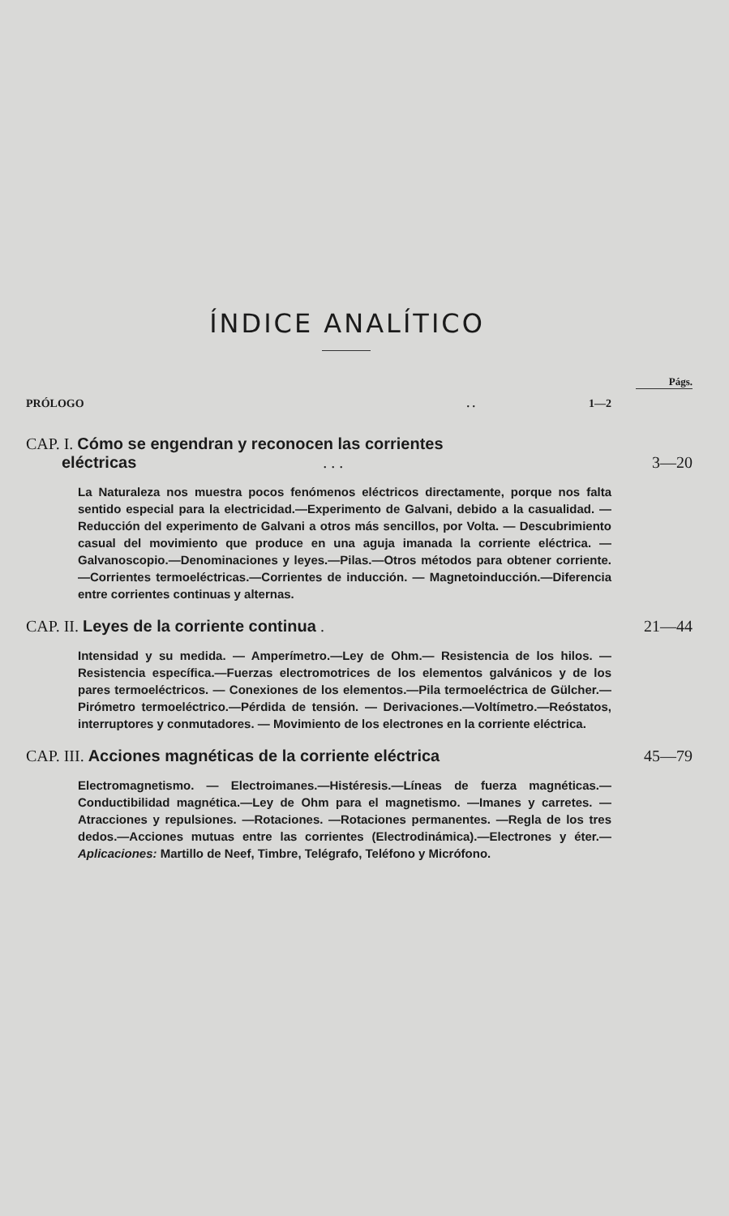ÍNDICE ANALÍTICO
Págs.
PRÓLOGO. . 1—2
CAP. I. Cómo se engendran y reconocen las corrientes
eléctricas . . . 3—20
La Naturaleza nos muestra pocos fenómenos eléctricos directamente, porque nos falta sentido especial para la electricidad.—Experimento de Galvani, debido a la casualidad. —Reducción del experimento de Galvani a otros más sencillos, por Volta. — Descubrimiento casual del movimiento que produce en una aguja imanada la corriente eléctrica. —Galvanoscopio.—Denominaciones y leyes.—Pilas.—Otros métodos para obtener corriente.—Corrientes termoeléctricas.—Corrientes de inducción. — Magnetoinducción.—Diferencia entre corrientes continuas y alternas.
CAP. II. Leyes de la corriente continua . 21—44
Intensidad y su medida. — Amperímetro.—Ley de Ohm.— Resistencia de los hilos. — Resistencia específica.—Fuerzas electromotrices de los elementos galvánicos y de los pares termoeléctricos. — Conexiones de los elementos.—Pila termoeléctrica de Gülcher.—Pirómetro termoeléctrico.—Pérdida de tensión. — Derivaciones.—Voltímetro.—Reóstatos, interruptores y conmutadores. — Movimiento de los electrones en la corriente eléctrica.
CAP. III. Acciones magnéticas de la corriente eléctrica 45—79
Electromagnetismo. — Electroimanes.—Histéresis.—Líneas de fuerza magnéticas.—Conductibilidad magnética.—Ley de Ohm para el magnetismo. —Imanes y carretes. — Atracciones y repulsiones. —Rotaciones. —Rotaciones permanentes. —Regla de los tres dedos.—Acciones mutuas entre las corrientes (Electrodinámica).—Electrones y éter.—Aplicaciones: Martillo de Neef, Timbre, Telégrafo, Teléfono y Micrófono.